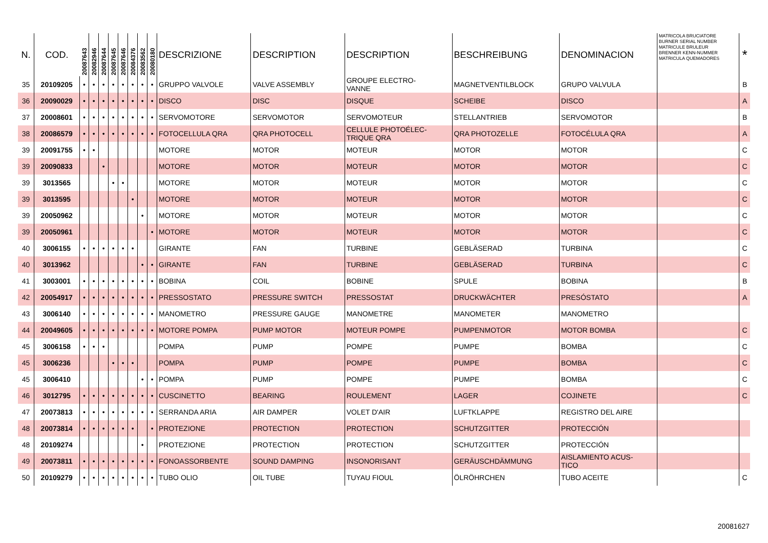| N. | COD. | 20087643 | 20082946 | 20087644 | 20087645 | 20087646 | 20084376 | 20083562 | 20080180 | DESCRIZIONE | DESCRIPTION | DESCRIPTION | BESCHREIBUNG | DENOMINACION | MATRICOLA BRUCIATORE BURNER SERIAL NUMBER MATRICULE BRULEUR BRENNER KENN-NUMMER MATRICULA QUEMADORES | * |
| --- | --- | --- | --- | --- | --- | --- | --- | --- | --- | --- | --- | --- | --- | --- | --- | --- |
| 35 | 20109205 | • | • | • | • | • | • | • | • | GRUPPO VALVOLE | VALVE ASSEMBLY | GROUPE ELECTRO- VANNE | MAGNETVENTILBLOCK | GRUPO VALVULA | | B |
| 36 | 20090029 | • | • | • | • | • | • | • | • | DISCO | DISC | DISQUE | SCHEIBE | DISCO | | A |
| 37 | 20008601 | • | • | • | • | • | • | • | • | SERVOMOTORE | SERVOMOTOR | SERVOMOTEUR | STELLANTRIEB | SERVOMOTOR | | B |
| 38 | 20086579 | • | • | • | • | • | • | • | • | FOTOCELLULA QRA | QRA PHOTOCELL | CELLULE PHOTOÉLEC- TRIQUE QRA | QRA PHOTOZELLE | FOTOCÉLULA QRA | | A |
| 39 | 20091755 | • | • | | | | | | | MOTORE | MOTOR | MOTEUR | MOTOR | MOTOR | | C |
| 39 | 20090833 | | | • | | | | | | MOTORE | MOTOR | MOTEUR | MOTOR | MOTOR | | C |
| 39 | 3013565 | | | | • | • | | | | MOTORE | MOTOR | MOTEUR | MOTOR | MOTOR | | C |
| 39 | 3013595 | | | | | | • | | | MOTORE | MOTOR | MOTEUR | MOTOR | MOTOR | | C |
| 39 | 20050962 | | | | | | | • | | MOTORE | MOTOR | MOTEUR | MOTOR | MOTOR | | C |
| 39 | 20050961 | | | | | | | | • | MOTORE | MOTOR | MOTEUR | MOTOR | MOTOR | | C |
| 40 | 3006155 | • | • | • | • | • | • | | | GIRANTE | FAN | TURBINE | GEBLÄSERAD | TURBINA | | C |
| 40 | 3013962 | | | | | | | • | • | GIRANTE | FAN | TURBINE | GEBLÄSERAD | TURBINA | | C |
| 41 | 3003001 | • | • | • | • | • | • | • | • | BOBINA | COIL | BOBINE | SPULE | BOBINA | | B |
| 42 | 20054917 | • | • | • | • | • | • | • | • | PRESSOSTATO | PRESSURE SWITCH | PRESSOSTAT | DRUCKWÄCHTER | PRESÓSTATO | | A |
| 43 | 3006140 | • | • | • | • | • | • | • | • | MANOMETRO | PRESSURE GAUGE | MANOMETRE | MANOMETER | MANOMETRO | | |
| 44 | 20049605 | • | • | • | • | • | • | • | • | MOTORE POMPA | PUMP MOTOR | MOTEUR POMPE | PUMPENMOTOR | MOTOR BOMBA | | C |
| 45 | 3006158 | • | • | • | | | | | | POMPA | PUMP | POMPE | PUMPE | BOMBA | | C |
| 45 | 3006236 | | | | • | • | • | | | POMPA | PUMP | POMPE | PUMPE | BOMBA | | C |
| 45 | 3006410 | | | | | | | • | • | POMPA | PUMP | POMPE | PUMPE | BOMBA | | C |
| 46 | 3012795 | • | • | • | • | • | • | • | • | CUSCINETTO | BEARING | ROULEMENT | LAGER | COJINETE | | C |
| 47 | 20073813 | • | • | • | • | • | • | • | • | SERRANDA ARIA | AIR DAMPER | VOLET D'AIR | LUFTKLAPPE | REGISTRO DEL AIRE | | |
| 48 | 20073814 | • | • | • | • | • | • | | • | PROTEZIONE | PROTECTION | PROTECTION | SCHUTZGITTER | PROTECCIÓN | | |
| 48 | 20109274 | | | | | | | • | | PROTEZIONE | PROTECTION | PROTECTION | SCHUTZGITTER | PROTECCIÓN | | |
| 49 | 20073811 | • | • | • | • | • | • | • | • | FONOASSORBENTE | SOUND DAMPING | INSONORISANT | GERÄUSCHDÄMMUNG | AISLAMIENTO ACUS- TICO | | |
| 50 | 20109279 | • | • | • | • | • | • | • | • | TUBO OLIO | OIL TUBE | TUYAU FIOUL | ÖLRÖHRCHEN | TUBO ACEITE | | C |
20081627